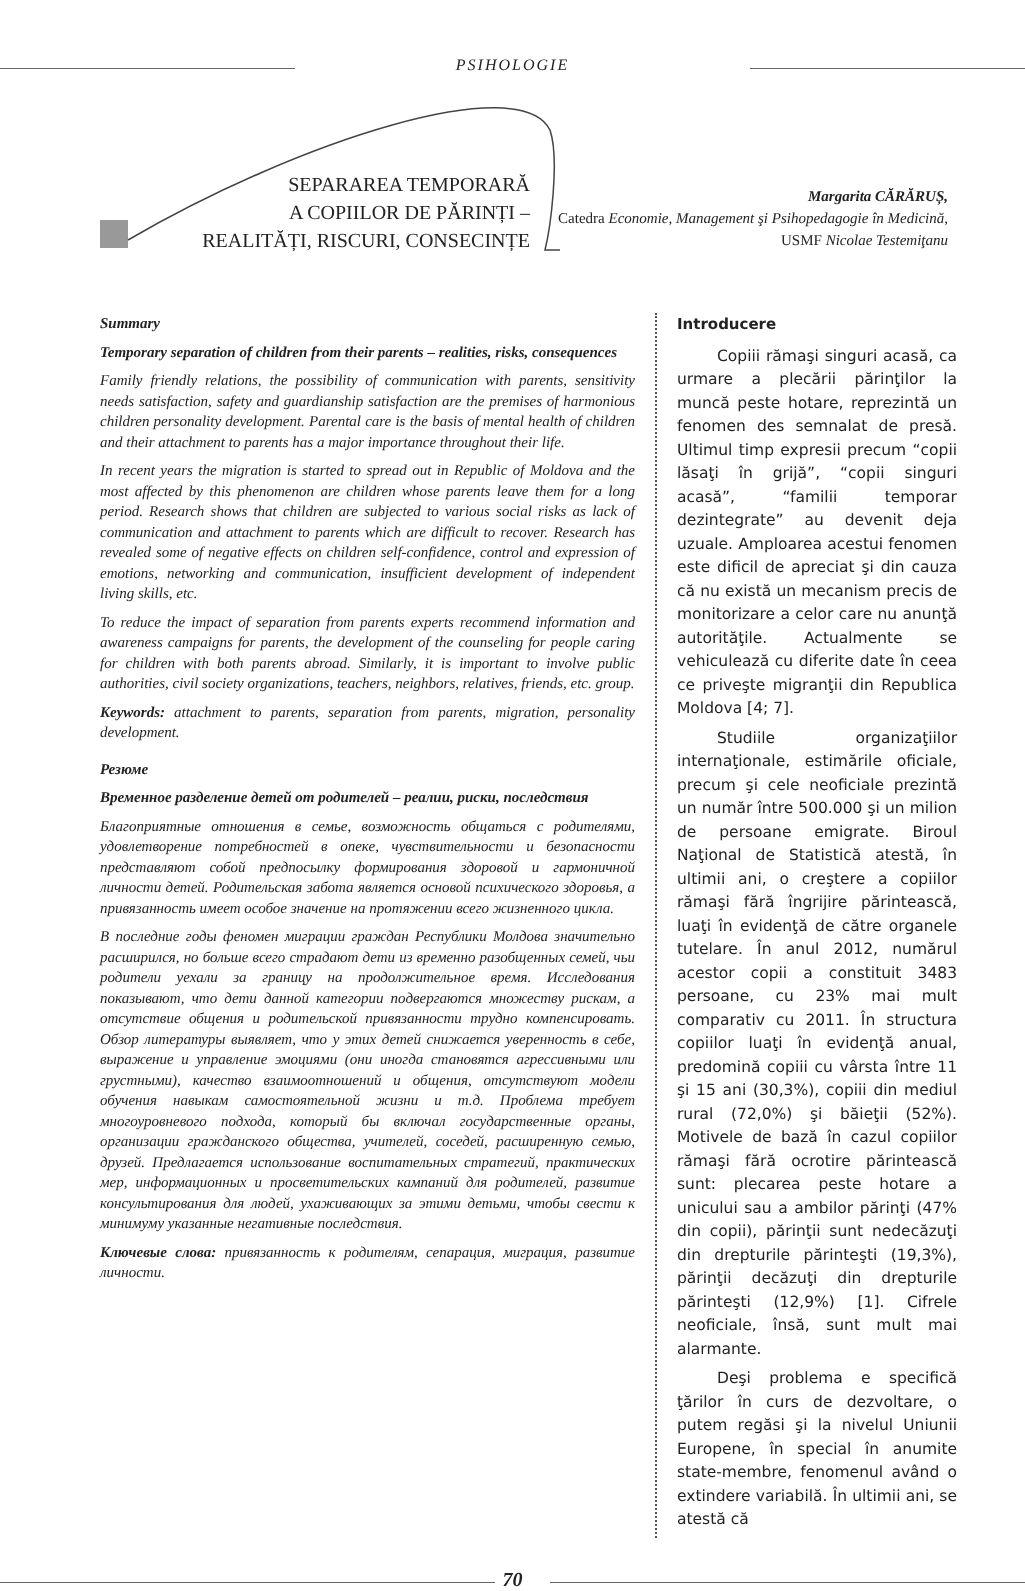PSIHOLOGIE
SEPARAREA TEMPORARĂ
A COPIILOR DE PĂRINȚI –
REALITĂȚI, RISCURI, CONSECINȚE
Margarita CĂRĂRUȘ,
Catedra Economie, Management şi Psihopedagogie în Medicină, USMF Nicolae Testemiţanu
Summary
Temporary separation of children from their parents – realities, risks, consequences
Family friendly relations, the possibility of communication with parents, sensitivity needs satisfaction, safety and guardianship satisfaction are the premises of harmonious children personality development. Parental care is the basis of mental health of children and their attachment to parents has a major importance throughout their life.
In recent years the migration is started to spread out in Republic of Moldova and the most affected by this phenomenon are children whose parents leave them for a long period. Research shows that children are subjected to various social risks as lack of communication and attachment to parents which are difficult to recover. Research has revealed some of negative effects on children self-confidence, control and expression of emotions, networking and communication, insufficient development of independent living skills, etc.
To reduce the impact of separation from parents experts recommend information and awareness campaigns for parents, the development of the counseling for people caring for children with both parents abroad. Similarly, it is important to involve public authorities, civil society organizations, teachers, neighbors, relatives, friends, etc. group.
Keywords: attachment to parents, separation from parents, migration, personality development.
Резюме
Временное разделение детей от родителей – реалии, риски, последствия
Благоприятные отношения в семье, возможность общаться с родителями, удовлетворение потребностей в опеке, чувствительности и безопасности представляют собой предпосылку формирования здоровой и гармоничной личности детей. Родительская забота является основой психического здоровья, а привязанность имеет особое значение на протяжении всего жизненного цикла.
В последние годы феномен миграции граждан Республики Молдова значительно расширился, но больше всего страдают дети из временно разобщенных семей, чьи родители уехали за границу на продолжительное время. Исследования показывают, что дети данной категории подвергаются множеству рискам, а отсутствие общения и родительской привязанности трудно компенсировать. Обзор литературы выявляет, что у этих детей снижается уверенность в себе, выражение и управление эмоциями (они иногда становятся агрессивными или грустными), качество взаимоотношений и общения, отсутствуют модели обучения навыкам самостоятельной жизни и т.д. Проблема требует многоуровневого подхода, который бы включал государственные органы, организации гражданского общества, учителей, соседей, расширенную семью, друзей. Предлагается использование воспитательных стратегий, практических мер, информационных и просветительских кампаний для родителей, развитие консультирования для людей, ухаживающих за этими детьми, чтобы свести к минимуму указанные негативные последствия.
Ключевые слова: привязанность к родителям, сепарация, миграция, развитие личности.
Introducere
Copiii rămaşi singuri acasă, ca urmare a plecării părinţilor la muncă peste hotare, reprezintă un fenomen des semnalat de presă. Ultimul timp expresii precum “copii lăsaţi în grijă”, “copii singuri acasă”, “familii temporar dezintegrate” au devenit deja uzuale. Amploarea acestui fenomen este dificil de apreciat şi din cauza că nu există un mecanism precis de monitorizare a celor care nu anunţă autorităţile. Actualmente se vehiculează cu diferite date în ceea ce priveşte migranţii din Republica Moldova [4; 7].
Studiile organizaţiilor internaţionale, estimările oficiale, precum şi cele neoficiale prezintă un număr între 500.000 şi un milion de persoane emigrate. Biroul Naţional de Statistică atestă, în ultimii ani, o creştere a copiilor rămaşi fără îngrijire părintească, luaţi în evidenţă de către organele tutelare. În anul 2012, numărul acestor copii a constituit 3483 persoane, cu 23% mai mult comparativ cu 2011. În structura copiilor luaţi în evidenţă anual, predomină copiii cu vârsta între 11 şi 15 ani (30,3%), copiii din mediul rural (72,0%) şi băieţii (52%). Motivele de bază în cazul copiilor rămaşi fără ocrotire părintească sunt: plecarea peste hotare a unicului sau a ambilor părinţi (47% din copii), părinţii sunt nedecăzuţi din drepturile părinteşti (19,3%), părinţii decăzuţi din drepturile părinteşti (12,9%) [1]. Cifrele neoficiale, însă, sunt mult mai alarmante.
Deşi problema e specifică ţărilor în curs de dezvoltare, o putem regăsi şi la nivelul Uniunii Europene, în special în anumite state-membre, fenomenul având o extindere variabilă. În ultimii ani, se atestă că
70